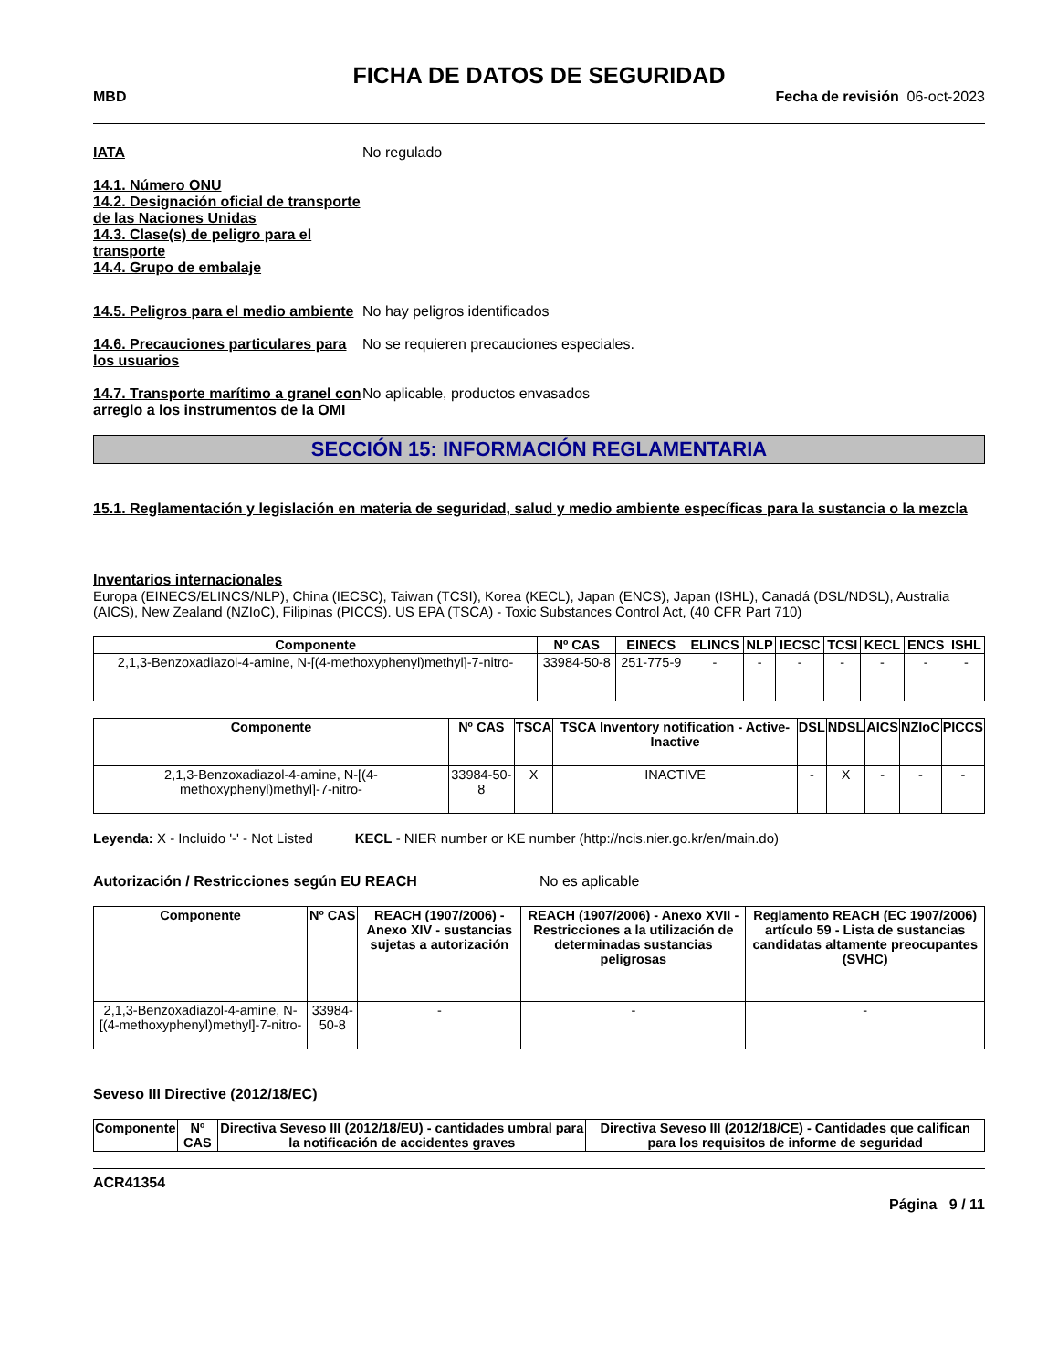FICHA DE DATOS DE SEGURIDAD
MBD Fecha de revisión 06-oct-2023
IATA No regulado
14.1. Número ONU
14.2. Designación oficial de transporte de las Naciones Unidas
14.3. Clase(s) de peligro para el transporte
14.4. Grupo de embalaje
14.5. Peligros para el medio ambiente
No hay peligros identificados
14.6. Precauciones particulares para los usuarios
No se requieren precauciones especiales.
14.7. Transporte marítimo a granel con arreglo a los instrumentos de la OMI
No aplicable, productos envasados
SECCIÓN 15: INFORMACIÓN REGLAMENTARIA
15.1. Reglamentación y legislación en materia de seguridad, salud y medio ambiente específicas para la sustancia o la mezcla
Inventarios internacionales
Europa (EINECS/ELINCS/NLP), China (IECSC), Taiwan (TCSI), Korea (KECL), Japan (ENCS), Japan (ISHL), Canadá (DSL/NDSL), Australia (AICS), New Zealand (NZIoC), Filipinas (PICCS). US EPA (TSCA) - Toxic Substances Control Act, (40 CFR Part 710)
| Componente | Nº CAS | EINECS | ELINCS | NLP | IECSC | TCSI | KECL | ENCS | ISHL |
| --- | --- | --- | --- | --- | --- | --- | --- | --- | --- |
| 2,1,3-Benzoxadiazol-4-amine, N-[(4-methoxyphenyl)methyl]-7-nitro- | 33984-50-8 | 251-775-9 | - | - | - | - | - | - | - |
| Componente | Nº CAS | TSCA | TSCA Inventory notification - Active-Inactive | DSL | NDSL | AICS | NZIoC | PICCS |
| --- | --- | --- | --- | --- | --- | --- | --- | --- |
| 2,1,3-Benzoxadiazol-4-amine, N-[(4-methoxyphenyl)methyl]-7-nitro- | 33984-50-8 | X | INACTIVE | - | X | - | - | - |
Leyenda: X - Incluido '-' - Not Listed KECL - NIER number or KE number (http://ncis.nier.go.kr/en/main.do)
Autorización / Restricciones según EU REACH No es aplicable
| Componente | Nº CAS | REACH (1907/2006) - Anexo XIV - sustancias sujetas a autorización | REACH (1907/2006) - Anexo XVII - Restricciones a la utilización de determinadas sustancias peligrosas | Reglamento REACH (EC 1907/2006) artículo 59 - Lista de sustancias candidatas altamente preocupantes (SVHC) |
| --- | --- | --- | --- | --- |
| 2,1,3-Benzoxadiazol-4-amine, N-[(4-methoxyphenyl)methyl]-7-nitro- | 33984-50-8 | - | - | - |
Seveso III Directive (2012/18/EC)
| Componente | Nº CAS | Directiva Seveso III (2012/18/EU) - cantidades umbral para la notificación de accidentes graves | Directiva Seveso III (2012/18/CE) - Cantidades que califican para los requisitos de informe de seguridad |
| --- | --- | --- | --- |
ACR41354
Página 9 / 11